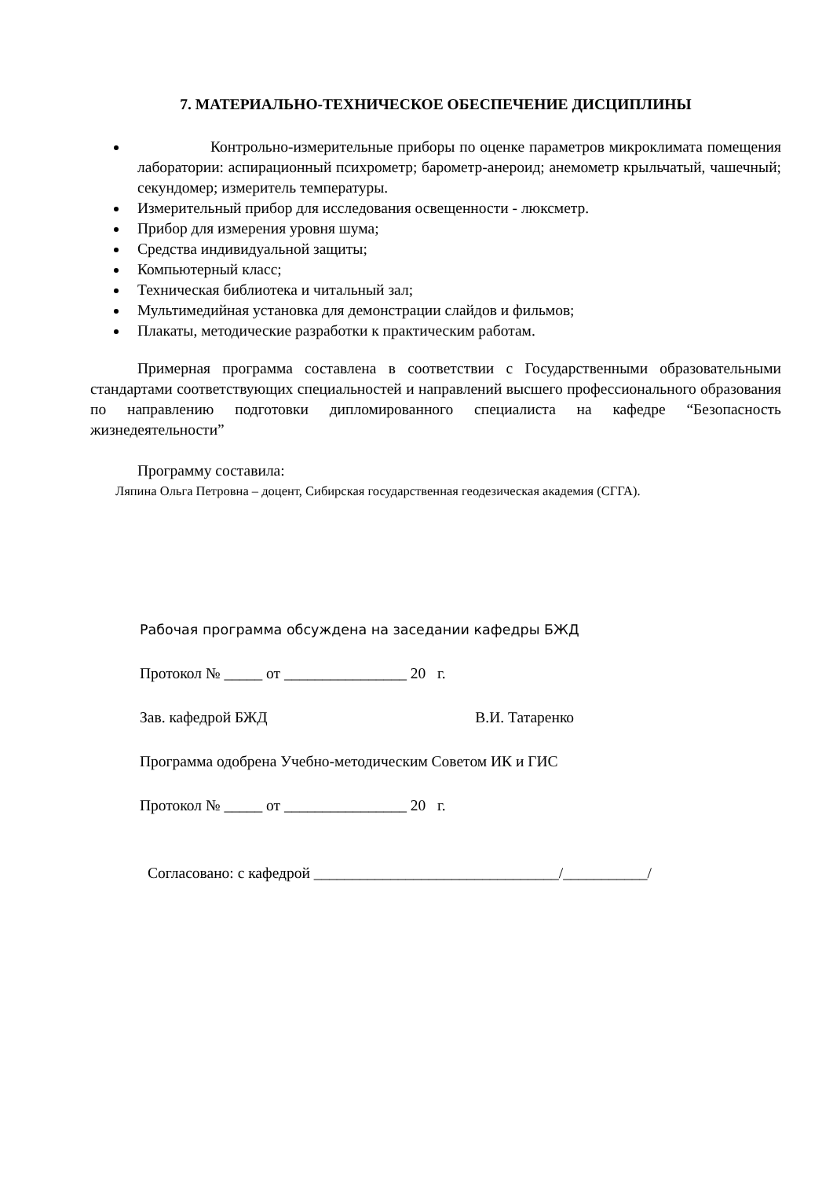7. МАТЕРИАЛЬНО-ТЕХНИЧЕСКОЕ ОБЕСПЕЧЕНИЕ ДИСЦИПЛИНЫ
Контрольно-измерительные приборы по оценке параметров микроклимата помещения лаборатории: аспирационный психрометр; барометр-анероид; анемометр крыльчатый, чашечный; секундомер; измеритель температуры.
Измерительный прибор для исследования освещенности - люксметр.
Прибор для измерения уровня шума;
Средства индивидуальной защиты;
Компьютерный класс;
Техническая библиотека и читальный зал;
Мультимедийная установка для демонстрации слайдов и фильмов;
Плакаты, методические разработки к практическим работам.
Примерная программа составлена в соответствии с Государственными образовательными стандартами соответствующих специальностей и направлений высшего профессионального образования по направлению подготовки дипломированного специалиста на кафедре “Безопасность жизнедеятельности”
Программу составила:
Ляпина Ольга Петровна – доцент, Сибирская государственная геодезическая академия (СГГА).
Рабочая программа обсуждена на заседании кафедры БЖД
Протокол № _____ от ________________ 20 г.
Зав. кафедрой БЖД В.И. Татаренко
Программа одобрена Учебно-методическим Советом ИК и ГИС
Протокол № _____ от ________________ 20 г.
Согласовано: с кафедрой ________________________________/___________/